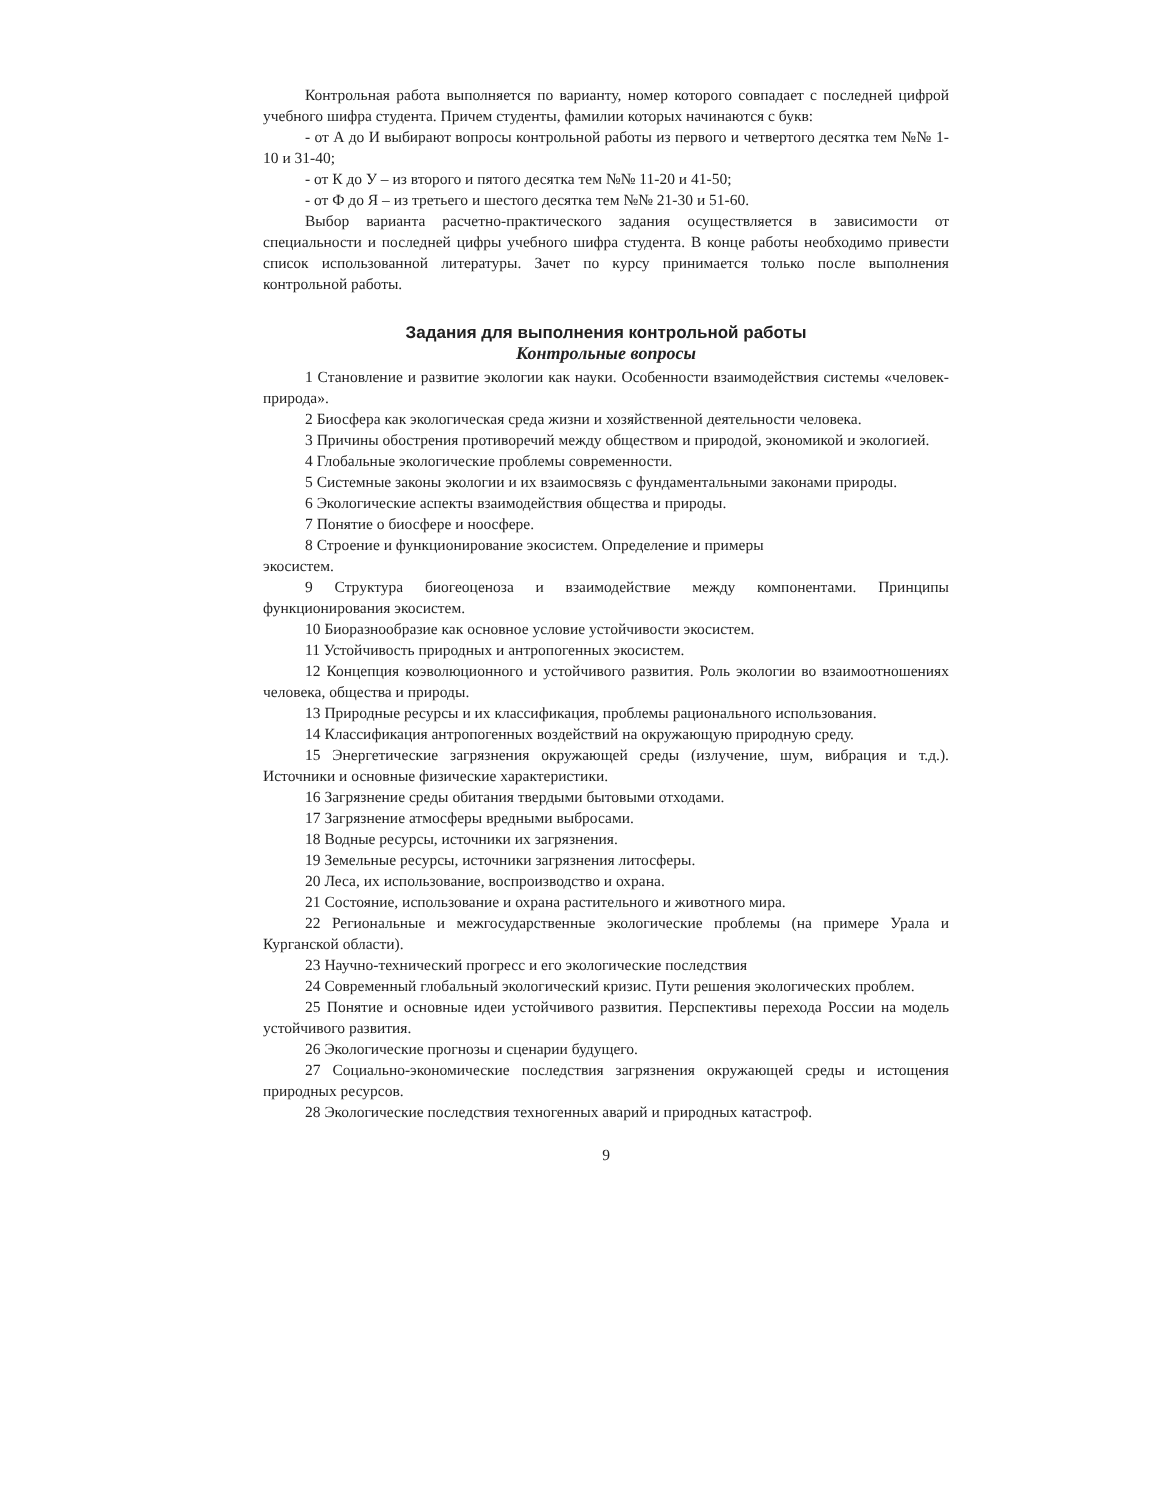Контрольная работа выполняется по варианту, номер которого совпадает с последней цифрой учебного шифра студента. Причем студенты, фамилии которых начинаются с букв:
- от А до И выбирают вопросы контрольной работы из первого и четвертого десятка тем №№ 1-10 и 31-40;
- от К до У – из второго и пятого десятка тем №№ 11-20 и 41-50;
- от Ф до Я – из третьего и шестого десятка тем №№ 21-30 и 51-60.
Выбор варианта расчетно-практического задания осуществляется в зависимости от специальности и последней цифры учебного шифра студента. В конце работы необходимо привести список использованной литературы. Зачет по курсу принимается только после выполнения контрольной работы.
Задания для выполнения контрольной работы
Контрольные вопросы
1 Становление и развитие экологии как науки. Особенности взаимодействия системы «человек-природа».
2 Биосфера как экологическая среда жизни и хозяйственной деятельности человека.
3 Причины обострения противоречий между обществом и природой, экономикой и экологией.
4 Глобальные экологические проблемы современности.
5 Системные законы экологии и их взаимосвязь с фундаментальными законами природы.
6 Экологические аспекты взаимодействия общества и природы.
7 Понятие о биосфере и ноосфере.
8 Строение и функционирование экосистем. Определение и примеры
экосистем.
9 Структура биогеоценоза и взаимодействие между компонентами. Принципы функционирования экосистем.
10 Биоразнообразие как основное условие устойчивости экосистем.
11 Устойчивость природных и антропогенных экосистем.
12 Концепция коэволюционного и устойчивого развития. Роль экологии во взаимоотношениях человека, общества и природы.
13 Природные ресурсы и их классификация, проблемы рационального использования.
14 Классификация антропогенных воздействий на окружающую природную среду.
15 Энергетические загрязнения окружающей среды (излучение, шум, вибрация и т.д.). Источники и основные физические характеристики.
16 Загрязнение среды обитания твердыми бытовыми отходами.
17 Загрязнение атмосферы вредными выбросами.
18 Водные ресурсы, источники их загрязнения.
19 Земельные ресурсы, источники загрязнения литосферы.
20 Леса, их использование, воспроизводство и охрана.
21 Состояние, использование и охрана растительного и животного мира.
22 Региональные и межгосударственные экологические проблемы (на примере Урала и Курганской области).
23 Научно-технический прогресс и его экологические последствия
24 Современный глобальный экологический кризис. Пути решения экологических проблем.
25 Понятие и основные идеи устойчивого развития. Перспективы перехода России на модель устойчивого развития.
26 Экологические прогнозы и сценарии будущего.
27 Социально-экономические последствия загрязнения окружающей среды и истощения природных ресурсов.
28 Экологические последствия техногенных аварий и природных катастроф.
9